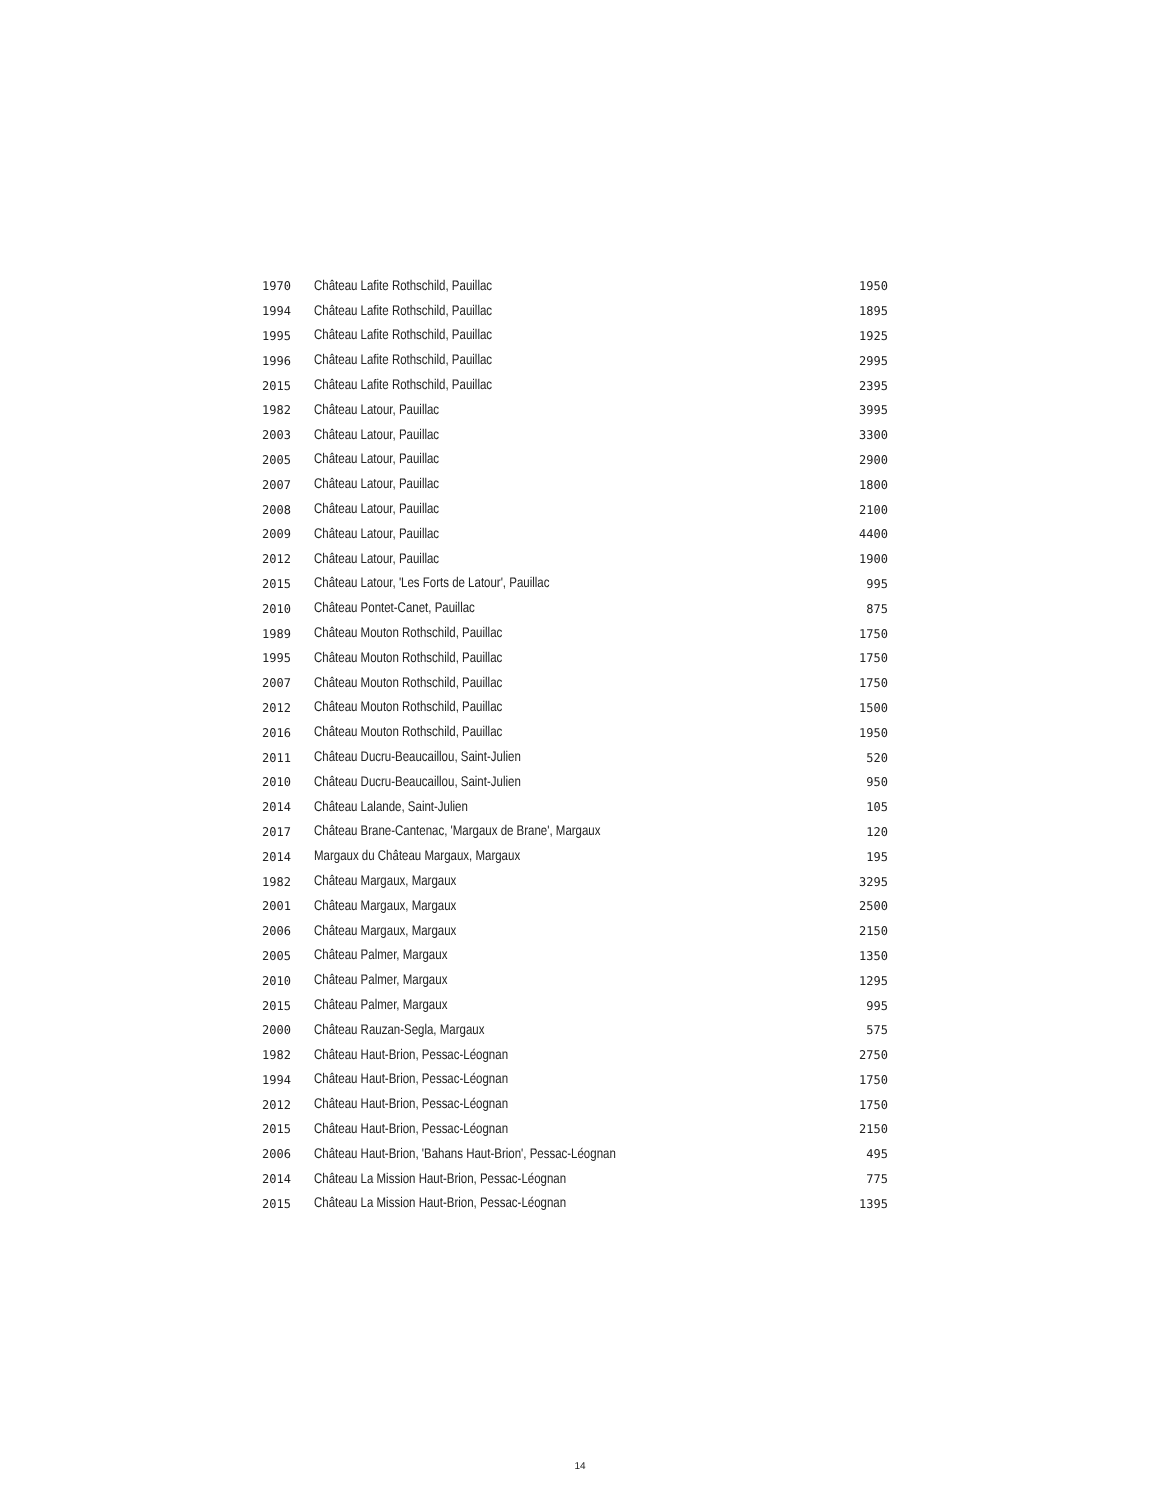| 1970 | Château Lafite Rothschild, Pauillac | 1950 |
| 1994 | Château Lafite Rothschild, Pauillac | 1895 |
| 1995 | Château Lafite Rothschild, Pauillac | 1925 |
| 1996 | Château Lafite Rothschild, Pauillac | 2995 |
| 2015 | Château Lafite Rothschild, Pauillac | 2395 |
| 1982 | Château Latour, Pauillac | 3995 |
| 2003 | Château Latour, Pauillac | 3300 |
| 2005 | Château Latour, Pauillac | 2900 |
| 2007 | Château Latour, Pauillac | 1800 |
| 2008 | Château Latour, Pauillac | 2100 |
| 2009 | Château Latour, Pauillac | 4400 |
| 2012 | Château Latour, Pauillac | 1900 |
| 2015 | Château Latour, 'Les Forts de Latour', Pauillac | 995 |
| 2010 | Château Pontet-Canet, Pauillac | 875 |
| 1989 | Château Mouton Rothschild, Pauillac | 1750 |
| 1995 | Château Mouton Rothschild, Pauillac | 1750 |
| 2007 | Château Mouton Rothschild, Pauillac | 1750 |
| 2012 | Château Mouton Rothschild, Pauillac | 1500 |
| 2016 | Château Mouton Rothschild, Pauillac | 1950 |
| 2011 | Château Ducru-Beaucaillou, Saint-Julien | 520 |
| 2010 | Château Ducru-Beaucaillou, Saint-Julien | 950 |
| 2014 | Château Lalande, Saint-Julien | 105 |
| 2017 | Château Brane-Cantenac, 'Margaux de Brane', Margaux | 120 |
| 2014 | Margaux du Château Margaux, Margaux | 195 |
| 1982 | Château Margaux, Margaux | 3295 |
| 2001 | Château Margaux, Margaux | 2500 |
| 2006 | Château Margaux, Margaux | 2150 |
| 2005 | Château Palmer, Margaux | 1350 |
| 2010 | Château Palmer, Margaux | 1295 |
| 2015 | Château Palmer, Margaux | 995 |
| 2000 | Château Rauzan-Segla, Margaux | 575 |
| 1982 | Château Haut-Brion, Pessac-Léognan | 2750 |
| 1994 | Château Haut-Brion, Pessac-Léognan | 1750 |
| 2012 | Château Haut-Brion, Pessac-Léognan | 1750 |
| 2015 | Château Haut-Brion, Pessac-Léognan | 2150 |
| 2006 | Château Haut-Brion, 'Bahans Haut-Brion', Pessac-Léognan | 495 |
| 2014 | Château La Mission Haut-Brion, Pessac-Léognan | 775 |
| 2015 | Château La Mission Haut-Brion, Pessac-Léognan | 1395 |
14